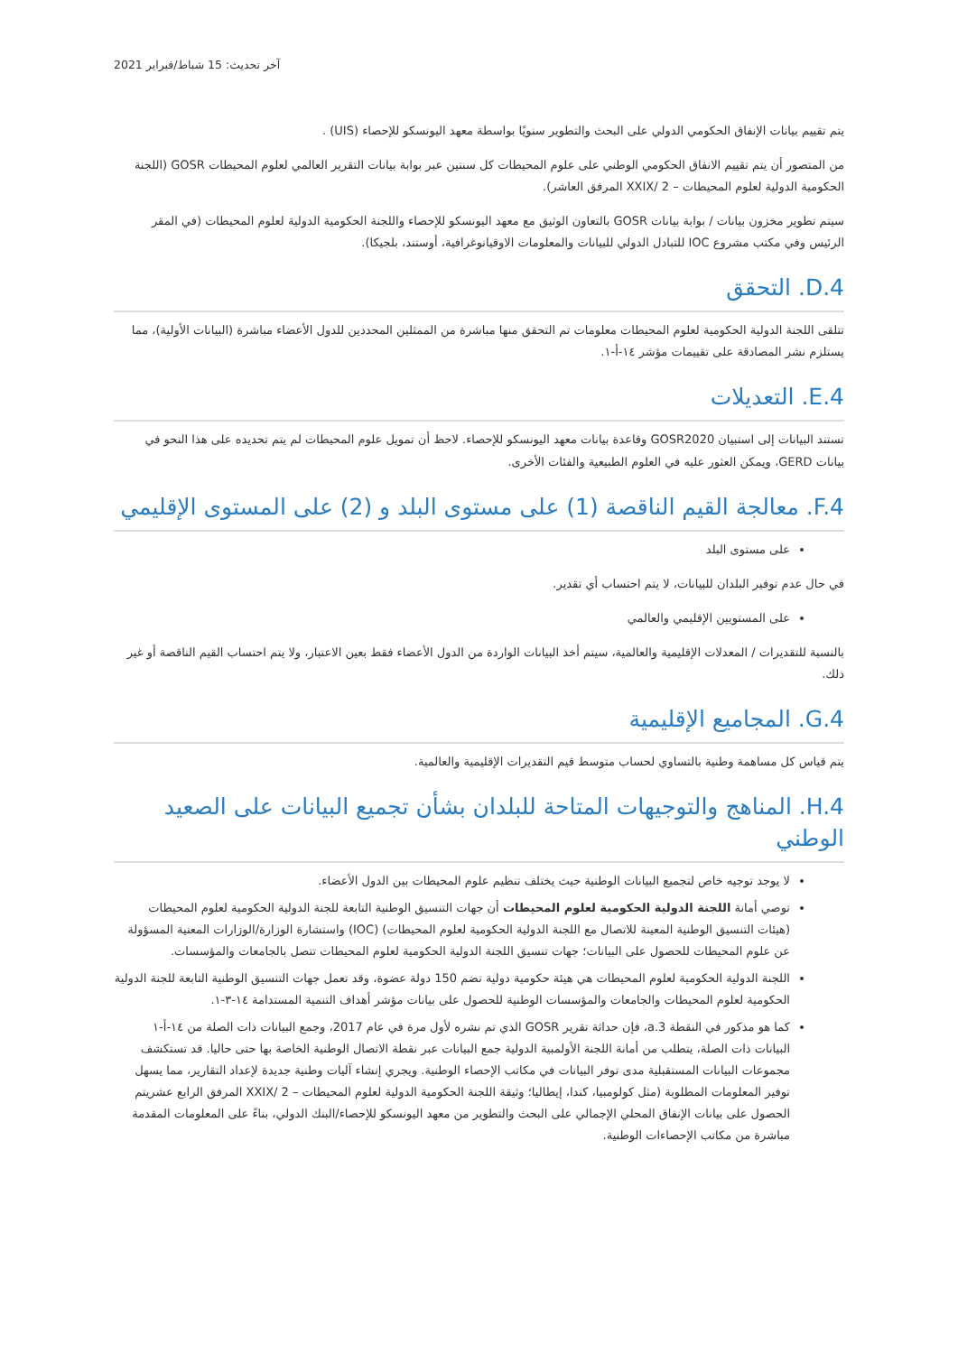آخر تحديث: 15 شباط/فبراير 2021
يتم تقييم بيانات الإنفاق الحكومي الدولي على البحث والتطوير سنويًا بواسطة معهد اليونسكو للإحصاء (UIS) .
من المتصور أن يتم تقييم الانفاق الحكومي الوطني على علوم المحيطات كل سنتين عبر بوابة بيانات التقرير العالمي لعلوم المحيطات GOSR (اللجنة الحكومية الدولية لعلوم المحيطات – XXIX/ 2 المرفق العاشر).
سيتم تطوير مخزون بيانات / بوابة بيانات GOSR بالتعاون الوثيق مع معهد اليونسكو للإحصاء واللجنة الحكومية الدولية لعلوم المحيطات (في المقر الرئيس وفي مكتب مشروع IOC للتبادل الدولي للبيانات والمعلومات الاوقيانوغرافية، أوستند، بلجيكا).
D.4. التحقق
تتلقى اللجنة الدولية الحكومية لعلوم المحيطات معلومات تم التحقق منها مباشرة من الممثلين المحددين للدول الأعضاء مباشرة (البيانات الأولية)، مما يستلزم نشر المصادقة على تقييمات مؤشر ١٤-أ-١.
E.4. التعديلات
تستند البيانات إلى استبيان GOSR2020 وقاعدة بيانات معهد اليونسكو للإحصاء. لاحظ أن تمويل علوم المحيطات لم يتم تحديده على هذا النحو في بيانات GERD، ويمكن العثور عليه في العلوم الطبيعية والفئات الأخرى.
F.4. معالجة القيم الناقصة (1) على مستوى البلد و (2) على المستوى الإقليمي
على مستوى البلد
في حال عدم توفير البلدان للبيانات، لا يتم احتساب أي تقدير.
على المستويين الإقليمي والعالمي
بالنسبة للتقديرات / المعدلات الإقليمية والعالمية، سيتم أخذ البيانات الواردة من الدول الأعضاء فقط بعين الاعتبار، ولا يتم احتساب القيم الناقصة أو غير ذلك.
G.4. المجاميع الإقليمية
يتم قياس كل مساهمة وطنية بالتساوي لحساب متوسط قيم التقديرات الإقليمية والعالمية.
H.4. المناهج والتوجيهات المتاحة للبلدان بشأن تجميع البيانات على الصعيد الوطني
لا يوجد توجيه خاص لتجميع البيانات الوطنية حيث يختلف تنظيم علوم المحيطات بين الدول الأعضاء.
توصي أمانة اللجنة الدولية الحكومية لعلوم المحيطات أن جهات التنسيق الوطنية التابعة للجنة الدولية الحكومية لعلوم المحيطات (هيئات التنسيق الوطنية المعينة للاتصال مع اللجنة الدولية الحكومية لعلوم المحيطات) (IOC) واستشارة الوزارة/الوزارات المعنية المسؤولة عن علوم المحيطات للحصول على البيانات؛ جهات تنسيق اللجنة الدولية الحكومية لعلوم المحيطات تتصل بالجامعات والمؤسسات.
اللجنة الدولية الحكومية لعلوم المحيطات هي هيئة حكومية دولية تضم 150 دولة عضوة، وقد تعمل جهات التنسيق الوطنية التابعة للجنة الدولية الحكومية لعلوم المحيطات والجامعات والمؤسسات الوطنية للحصول على بيانات مؤشر أهداف التنمية المستدامة ١٤-٣-١.
كما هو مذكور في النقطة a.3، فإن حداثة تقرير GOSR الذي تم نشره لأول مرة في عام 2017، وجمع البيانات ذات الصلة من ١٤-أ-١ البيانات ذات الصلة، يتطلب من أمانة اللجنة الأولمبية الدولية جمع البيانات عبر نقطة الاتصال الوطنية الخاصة بها حتى حاليا. قد تستكشف مجموعات البيانات المستقبلية مدى توفر البيانات في مكاتب الإحصاء الوطنية. ويجري إنشاء آليات وطنية جديدة لإعداد التقارير، مما يسهل توفير المعلومات المطلوبة (مثل كولومبيا، كندا، إيطاليا؛ وثيقة اللجنة الحكومية الدولية لعلوم المحيطات – XXIX/ 2 المرفق الرابع عشريتم الحصول على بيانات الإنفاق المحلي الإجمالي على البحث والتطوير من معهد اليونسكو للإحصاء/البنك الدولي، بناءً على المعلومات المقدمة مباشرة من مكاتب الإحصاءات الوطنية.